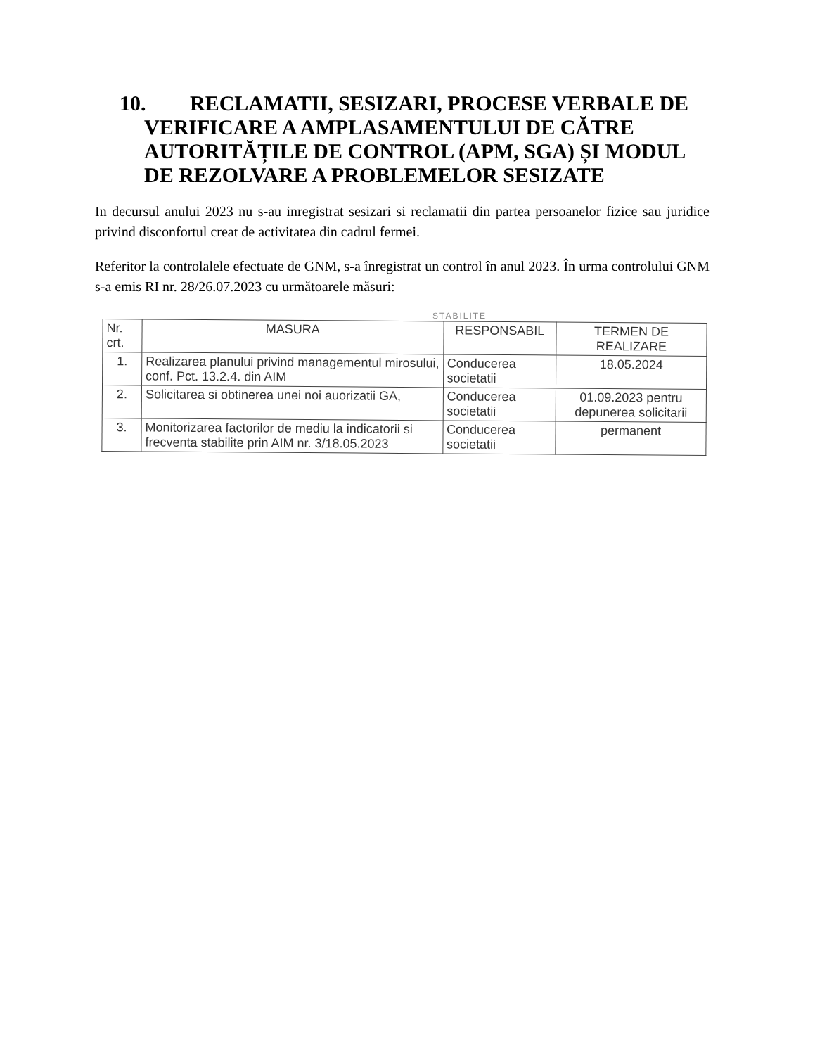10. RECLAMATII, SESIZARI, PROCESE VERBALE DE
VERIFICARE A AMPLASAMENTULUI DE CĂTRE AUTORITĂȚILE DE CONTROL (APM, SGA) ȘI MODUL DE REZOLVARE A PROBLEMELOR SESIZATE
In decursul anului 2023 nu s-au inregistrat sesizari si reclamatii din partea persoanelor fizice sau juridice privind disconfortul creat de activitatea din cadrul fermei.
Referitor la controlalele efectuate de GNM, s-a înregistrat un control în anul 2023. În urma controlului GNM s-a emis RI nr. 28/26.07.2023 cu următoarele măsuri:
STABILITE
| Nr. crt. | MASURA | RESPONSABIL | TERMEN DE REALIZARE |
| --- | --- | --- | --- |
| 1. | Realizarea planului privind managementul mirosului, conf. Pct. 13.2.4. din AIM | Conducerea societatii | 18.05.2024 |
| 2. | Solicitarea si obtinerea unei noi auorizatii GA, | Conducerea societatii | 01.09.2023 pentru depunerea solicitarii |
| 3. | Monitorizarea factorilor de mediu la indicatorii si frecventa stabilite prin AIM nr. 3/18.05.2023 | Conducerea societatii | permanent |